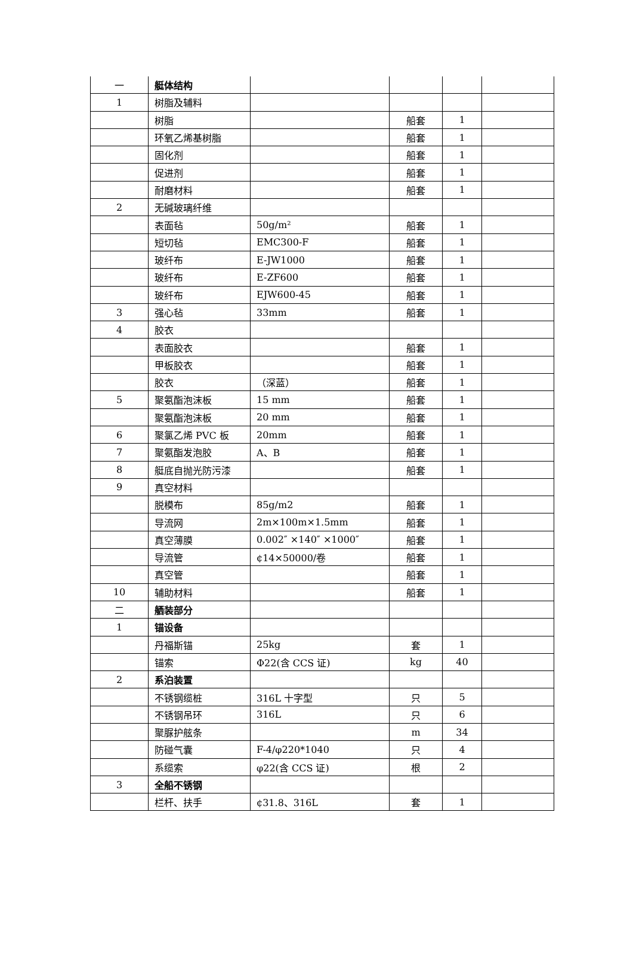| 一 | 艇体结构 | | | | |
| 1 | 树脂及辅料 | | | | |
| | 树脂 | | 船套 | 1 | |
| | 环氧乙烯基树脂 | | 船套 | 1 | |
| | 固化剂 | | 船套 | 1 | |
| | 促进剂 | | 船套 | 1 | |
| | 耐磨材料 | | 船套 | 1 | |
| 2 | 无碱玻璃纤维 | | | | |
| | 表面毡 | 50g/m² | 船套 | 1 | |
| | 短切毡 | EMC300-F | 船套 | 1 | |
| | 玻纤布 | E-JW1000 | 船套 | 1 | |
| | 玻纤布 | E-ZF600 | 船套 | 1 | |
| | 玻纤布 | EJW600-45 | 船套 | 1 | |
| 3 | 强心毡 | 33mm | 船套 | 1 | |
| 4 | 胶衣 | | | | |
| | 表面胶衣 | | 船套 | 1 | |
| | 甲板胶衣 | | 船套 | 1 | |
| | 胶衣 | （深蓝） | 船套 | 1 | |
| 5 | 聚氨酯泡沫板 | 15 mm | 船套 | 1 | |
| | 聚氨酯泡沫板 | 20 mm | 船套 | 1 | |
| 6 | 聚氯乙烯 PVC 板 | 20mm | 船套 | 1 | |
| 7 | 聚氨酯发泡胶 | A、B | 船套 | 1 | |
| 8 | 艇底自抛光防污漆 | | 船套 | 1 | |
| 9 | 真空材料 | | | | |
| | 脱模布 | 85g/m2 | 船套 | 1 | |
| | 导流网 | 2m×100m×1.5mm | 船套 | 1 | |
| | 真空薄膜 | 0.002″ ×140″ ×1000″ | 船套 | 1 | |
| | 导流管 | ¢14×50000/卷 | 船套 | 1 | |
| | 真空管 | | 船套 | 1 | |
| 10 | 辅助材料 | | 船套 | 1 | |
| 二 | 舾装部分 | | | | |
| 1 | 锚设备 | | | | |
| | 丹福斯锚 | 25kg | 套 | 1 | |
| | 锚索 | Φ22(含 CCS 证) | kg | 40 | |
| 2 | 系泊装置 | | | | |
| | 不锈钢缆桩 | 316L 十字型 | 只 | 5 | |
| | 不锈钢吊环 | 316L | 只 | 6 | |
| | 聚脲护舷条 | | m | 34 | |
| | 防碰气囊 | F-4/φ220*1040 | 只 | 4 | |
| | 系缆索 | φ22(含 CCS 证) | 根 | 2 | |
| 3 | 全船不锈钢 | | | | |
| | 栏杆、扶手 | ¢31.8、316L | 套 | 1 | |